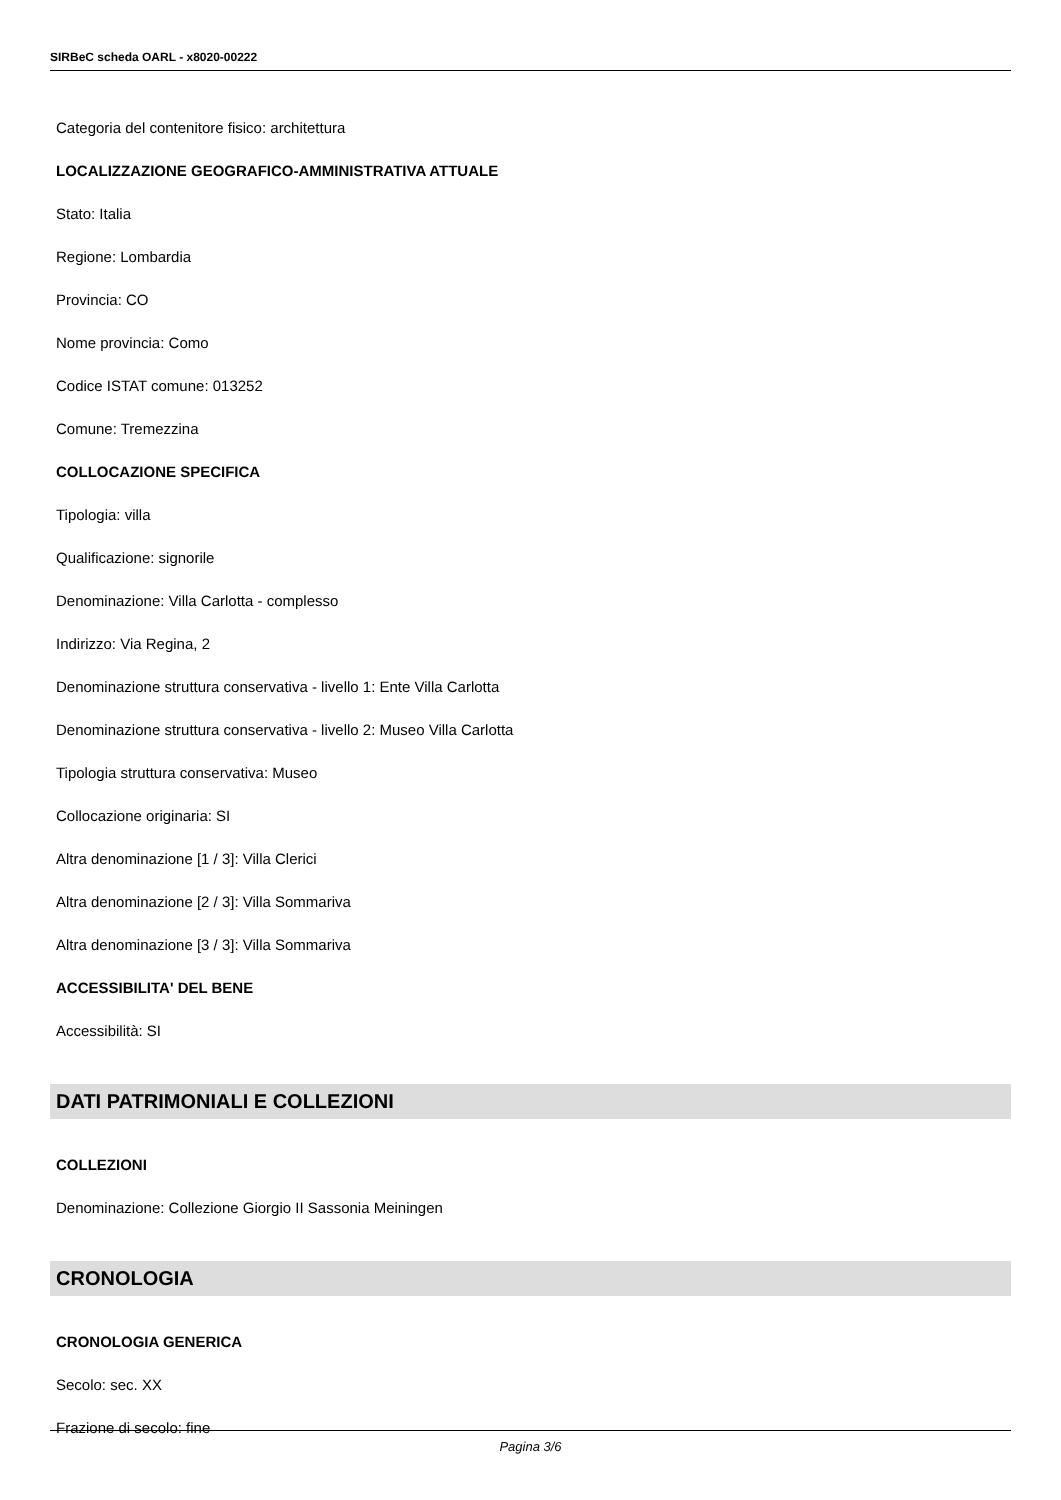SIRBeC scheda OARL - x8020-00222
Categoria del contenitore fisico: architettura
LOCALIZZAZIONE GEOGRAFICO-AMMINISTRATIVA ATTUALE
Stato: Italia
Regione: Lombardia
Provincia: CO
Nome provincia: Como
Codice ISTAT comune: 013252
Comune: Tremezzina
COLLOCAZIONE SPECIFICA
Tipologia: villa
Qualificazione: signorile
Denominazione: Villa Carlotta - complesso
Indirizzo: Via Regina, 2
Denominazione struttura conservativa - livello 1: Ente Villa Carlotta
Denominazione struttura conservativa - livello 2: Museo Villa Carlotta
Tipologia struttura conservativa: Museo
Collocazione originaria: SI
Altra denominazione [1 / 3]: Villa Clerici
Altra denominazione [2 / 3]: Villa Sommariva
Altra denominazione [3 / 3]: Villa Sommariva
ACCESSIBILITA' DEL BENE
Accessibilità: SI
DATI PATRIMONIALI E COLLEZIONI
COLLEZIONI
Denominazione: Collezione Giorgio II Sassonia Meiningen
CRONOLOGIA
CRONOLOGIA GENERICA
Secolo: sec. XX
Frazione di secolo: fine
Pagina 3/6